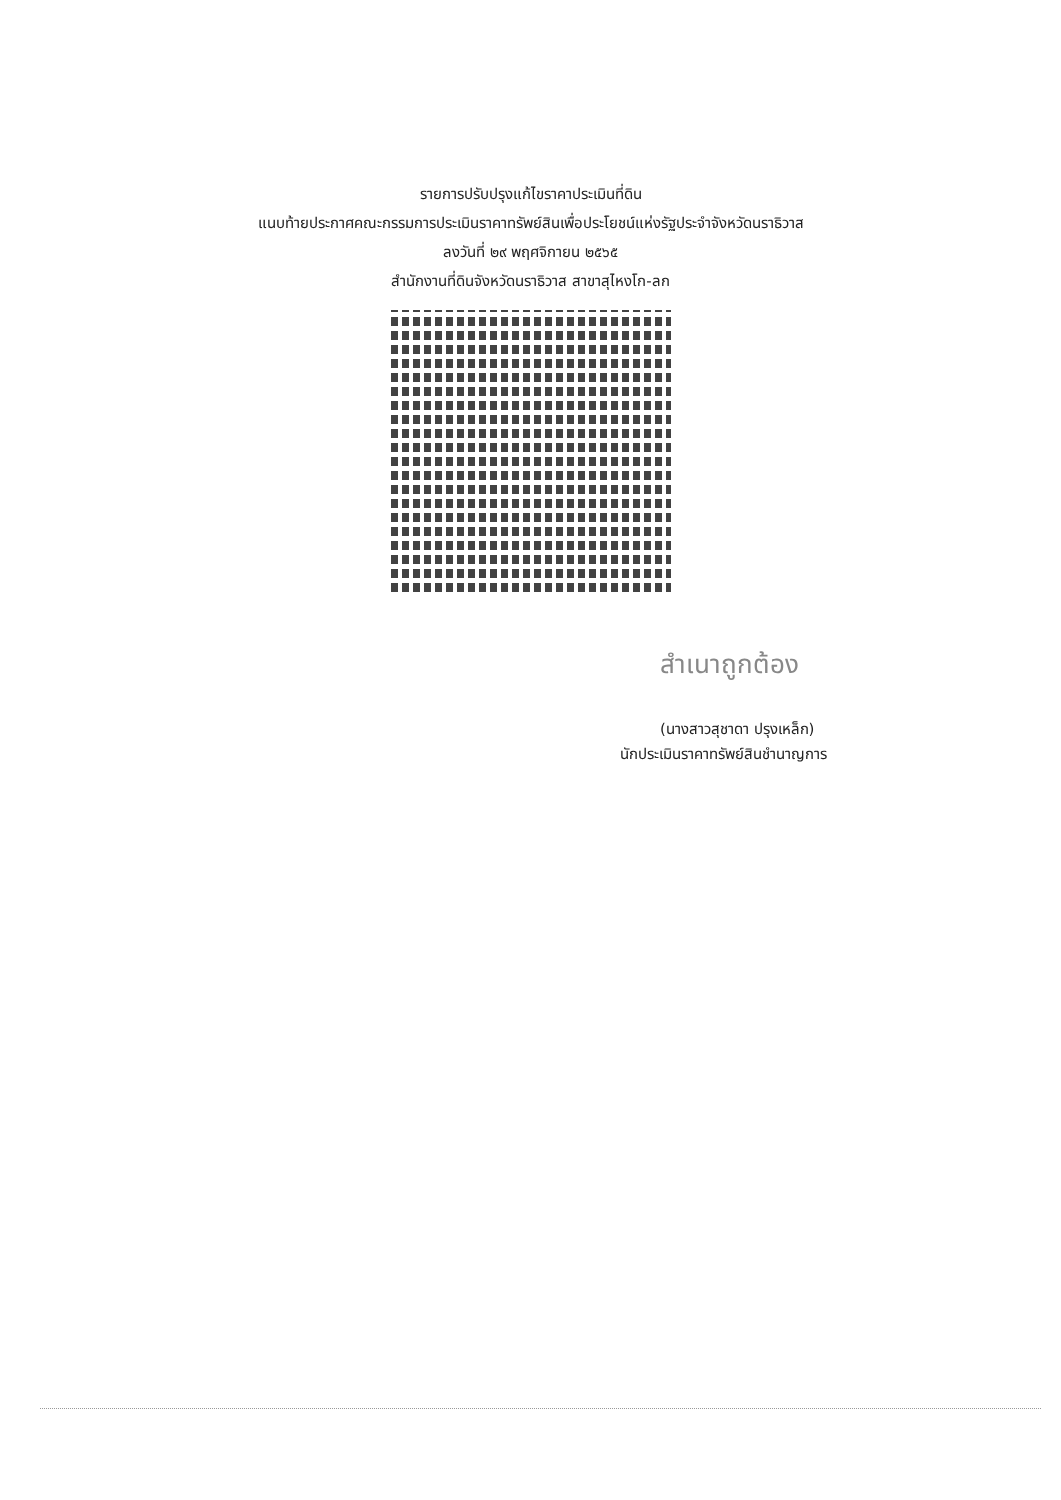รายการปรับปรุงแก้ไขราคาประเมินที่ดิน
แนบท้ายประกาศคณะกรรมการประเมินราคาทรัพย์สินเพื่อประโยชน์แห่งรัฐประจำจังหวัดนราธิวาส
ลงวันที่ ๒๙ พฤศจิกายน ๒๕๖๕
สำนักงานที่ดินจังหวัดนราธิวาส สาขาสุไหงโก-ลก
สำเนาถูกต้อง
(นางสาวสุชาดา ปรุงเหล็ก)
นักประเมินราคาทรัพย์สินชำนาญการ